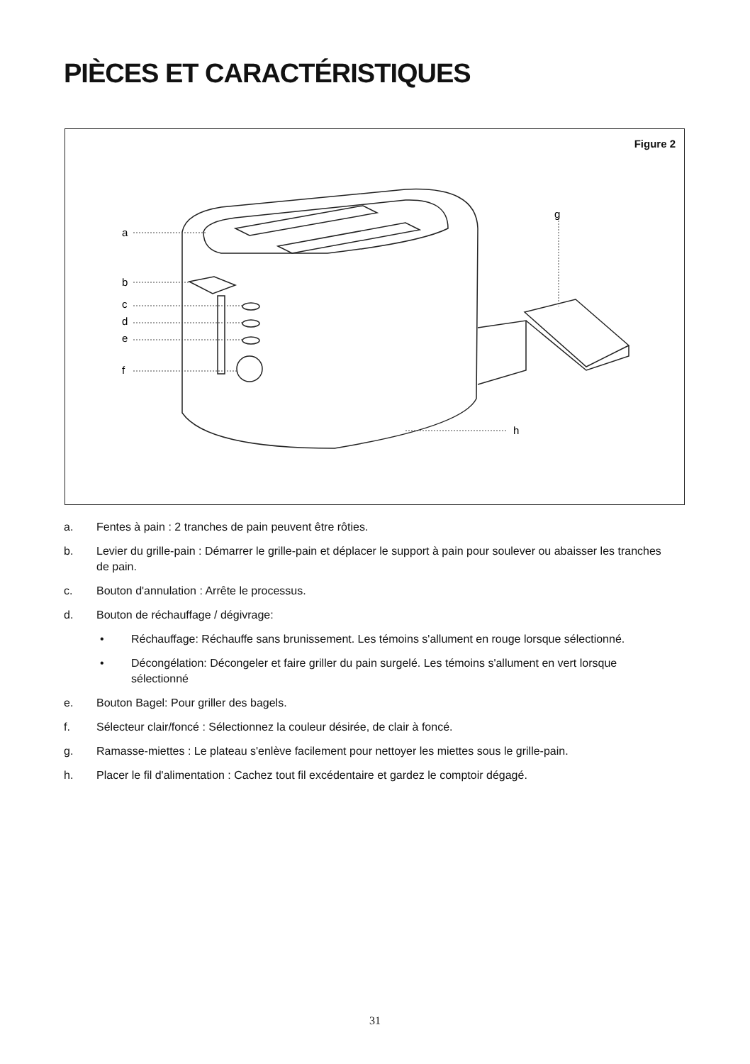PIÈCES ET CARACTÉRISTIQUES
Figure 2
a
b
c
d
e
f
g
h
a. Fentes à pain : 2 tranches de pain peuvent être rôties.
b. Levier du grille-pain : Démarrer le grille-pain et déplacer le support à pain pour soulever ou abaisser les tranches de pain.
c. Bouton d'annulation : Arrête le processus.
d. Bouton de réchauffage / dégivrage:
• Réchauffage: Réchauffe sans brunissement. Les témoins s'allument en rouge lorsque sélectionné.
• Décongélation: Décongeler et faire griller du pain surgelé. Les témoins s'allument en vert lorsque sélectionné
e. Bouton Bagel: Pour griller des bagels.
f. Sélecteur clair/foncé : Sélectionnez la couleur désirée, de clair à foncé.
g. Ramasse-miettes : Le plateau s'enlève facilement pour nettoyer les miettes sous le grille-pain.
h. Placer le fil d'alimentation : Cachez tout fil excédentaire et gardez le comptoir dégagé.
31